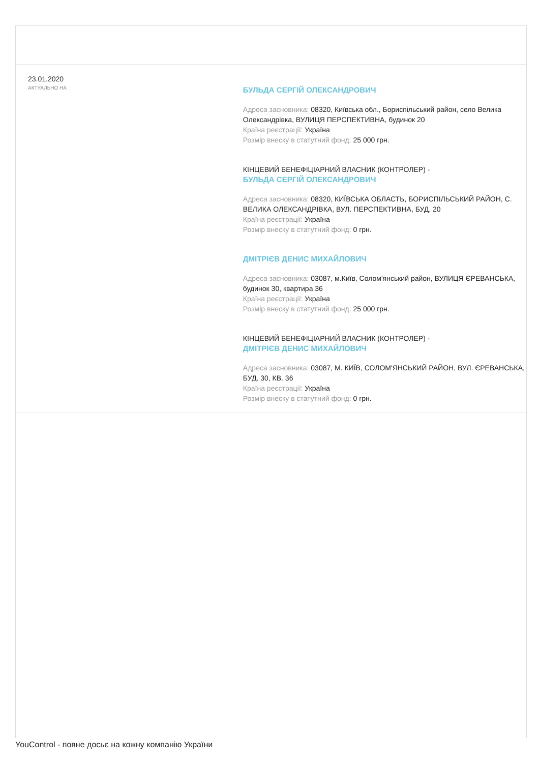23.01.2020
АКТУАЛЬНО НА
БУЛЬДА СЕРГІЙ ОЛЕКСАНДРОВИЧ
Адреса засновника: 08320, Київська обл., Бориспільський район, село Велика Олександрівка, ВУЛИЦЯ ПЕРСПЕКТИВНА, будинок 20
Країна реєстрації: Україна
Розмір внеску в статутний фонд: 25 000 грн.
КІНЦЕВИЙ БЕНЕФІЦІАРНИЙ ВЛАСНИК (КОНТРОЛЕР) -
БУЛЬДА СЕРГІЙ ОЛЕКСАНДРОВИЧ
Адреса засновника: 08320, КИЇВСЬКА ОБЛАСТЬ, БОРИСПІЛЬСЬКИЙ РАЙОН, С. ВЕЛИКА ОЛЕКСАНДРІВКА, ВУЛ. ПЕРСПЕКТИВНА, БУД. 20
Країна реєстрації: Україна
Розмір внеску в статутний фонд: 0 грн.
ДМІТРІЄВ ДЕНИС МИХАЙЛОВИЧ
Адреса засновника: 03087, м.Київ, Солом'янський район, ВУЛИЦЯ ЄРЕВАНСЬКА, будинок 30, квартира 36
Країна реєстрації: Україна
Розмір внеску в статутний фонд: 25 000 грн.
КІНЦЕВИЙ БЕНЕФІЦІАРНИЙ ВЛАСНИК (КОНТРОЛЕР) -
ДМІТРІЄВ ДЕНИС МИХАЙЛОВИЧ
Адреса засновника: 03087, М. КИЇВ, СОЛОМ'ЯНСЬКИЙ РАЙОН, ВУЛ. ЄРЕВАНСЬКА, БУД. 30, КВ. 36
Країна реєстрації: Україна
Розмір внеску в статутний фонд: 0 грн.
YouControl - повне досьє на кожну компанію України